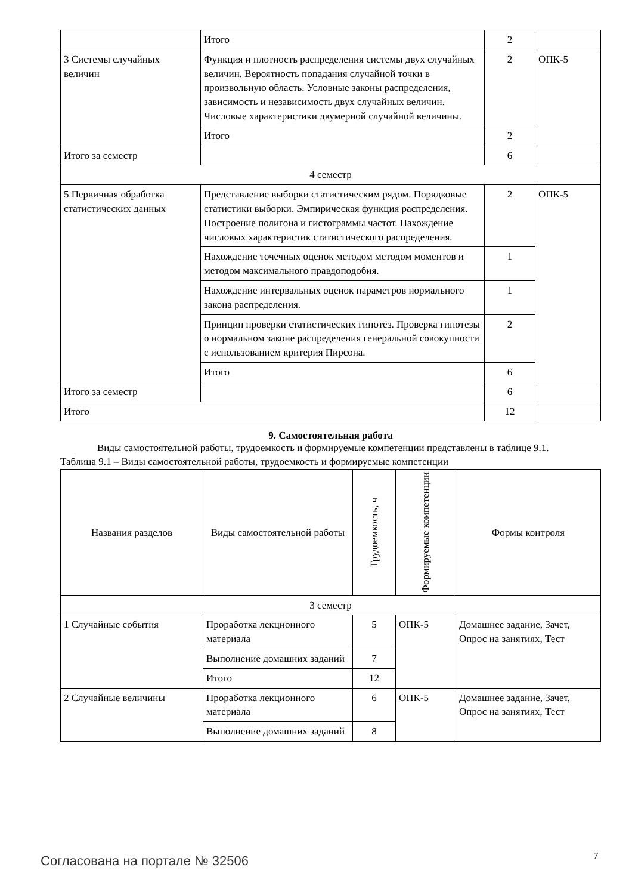| | Итого | 2 | |
| 3 Системы случайных величин | Функция и плотность распределения системы двух случайных величин. Вероятность попадания случайной точки в произвольную область. Условные законы распределения, зависимость и независимость двух случайных величин. Числовые характеристики двумерной случайной величины. | 2 | ОПК-5 |
| | Итого | 2 | |
| Итого за семестр | | 6 | |
| 4 семестр | | | |
| 5 Первичная обработка статистических данных | Представление выборки статистическим рядом. Порядковые статистики выборки. Эмпирическая функция распределения. Построение полигона и гистограммы частот. Нахождение числовых характеристик статистического распределения. | 2 | ОПК-5 |
| | Нахождение точечных оценок методом методом моментов и методом максимального правдоподобия. | 1 | |
| | Нахождение интервальных оценок параметров нормального закона распределения. | 1 | |
| | Принцип проверки статистических гипотез. Проверка гипотезы о нормальном законе распределения генеральной совокупности с использованием критерия Пирсона. | 2 | |
| | Итого | 6 | |
| Итого за семестр | | 6 | |
| Итого | | 12 | |
9. Самостоятельная работа
Виды самостоятельной работы, трудоемкость и формируемые компетенции представлены в таблице 9.1.
Таблица 9.1 – Виды самостоятельной работы, трудоемкость и формируемые компетенции
| Названия разделов | Виды самостоятельной работы | Трудоемкость, ч | Формируемые компетенции | Формы контроля |
| --- | --- | --- | --- | --- |
| 3 семестр | | | | |
| 1 Случайные события | Проработка лекционного материала | 5 | ОПК-5 | Домашнее задание, Зачет, Опрос на занятиях, Тест |
| | Выполнение домашних заданий | 7 | | |
| | Итого | 12 | | |
| 2 Случайные величины | Проработка лекционного материала | 6 | ОПК-5 | Домашнее задание, Зачет, Опрос на занятиях, Тест |
| | Выполнение домашних заданий | 8 | | |
Согласована на портале № 32506 7